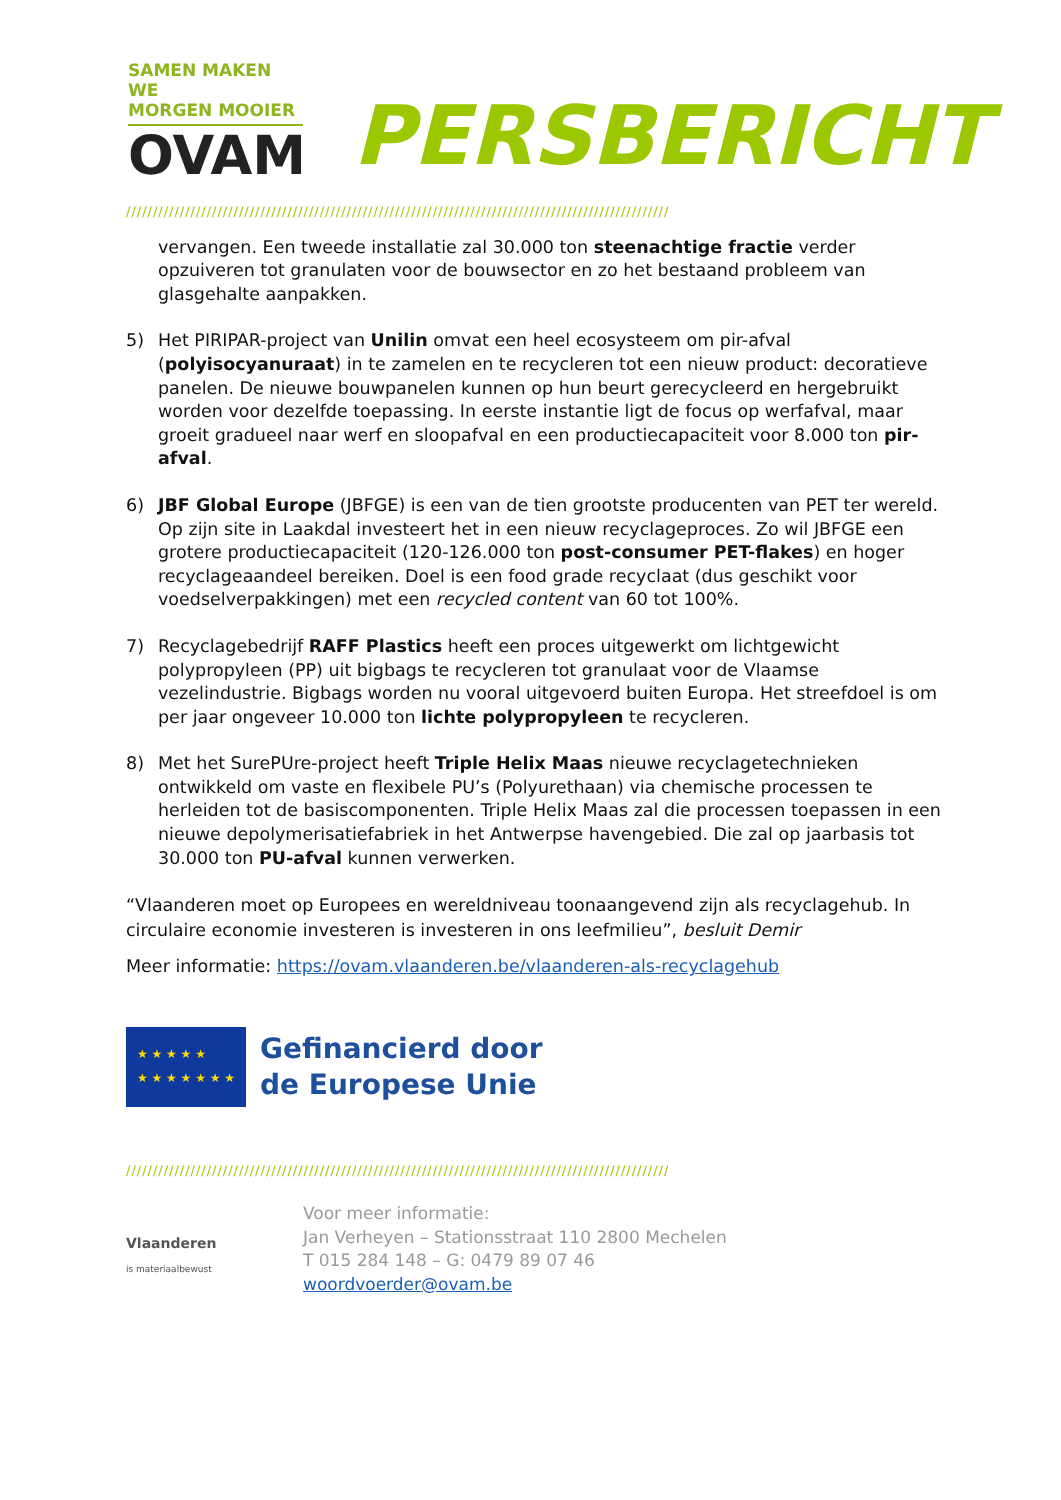SAMEN MAKEN WE
MORGEN MOOIER
OVAM
PERSBERICHT
/////////////////////////////////////////////////////////////////////////////////////////////////////
vervangen. Een tweede installatie zal 30.000 ton steenachtige fractie verder opzuiveren tot granulaten voor de bouwsector en zo het bestaand probleem van glasgehalte aanpakken.
5) Het PIRIPAR-project van Unilin omvat een heel ecosysteem om pir-afval (polyisocyanuraat) in te zamelen en te recycleren tot een nieuw product: decoratieve panelen. De nieuwe bouwpanelen kunnen op hun beurt gerecycleerd en hergebruikt worden voor dezelfde toepassing. In eerste instantie ligt de focus op werfafval, maar groeit gradueel naar werf en sloopafval en een productiecapaciteit voor 8.000 ton pir-afval.
6) JBF Global Europe (JBFGE) is een van de tien grootste producenten van PET ter wereld. Op zijn site in Laakdal investeert het in een nieuw recyclageproces. Zo wil JBFGE een grotere productiecapaciteit (120-126.000 ton post-consumer PET-flakes) en hoger recyclageaandeel bereiken. Doel is een food grade recyclaat (dus geschikt voor voedselverpakkingen) met een recycled content van 60 tot 100%.
7) Recyclagebedrijf RAFF Plastics heeft een proces uitgewerkt om lichtgewicht polypropyleen (PP) uit bigbags te recycleren tot granulaat voor de Vlaamse vezelindustrie. Bigbags worden nu vooral uitgevoerd buiten Europa. Het streefdoel is om per jaar ongeveer 10.000 ton lichte polypropyleen te recycleren.
8) Met het SurePUre-project heeft Triple Helix Maas nieuwe recyclagetechnieken ontwikkeld om vaste en flexibele PU’s (Polyurethaan) via chemische processen te herleiden tot de basiscomponenten. Triple Helix Maas zal die processen toepassen in een nieuwe depolymerisatiefabriek in het Antwerpse havengebied. Die zal op jaarbasis tot 30.000 ton PU-afval kunnen verwerken.
“Vlaanderen moet op Europees en wereldniveau toonaangevend zijn als recyclagehub. In circulaire economie investeren is investeren in ons leefmilieu”, besluit Demir
Meer informatie: https://ovam.vlaanderen.be/vlaanderen-als-recyclagehub
★ ★ ★ ★ ★
★ ★ ★ ★ ★ ★ ★
Gefinancierd door
de Europese Unie
/////////////////////////////////////////////////////////////////////////////////////////////////////
Vlaanderen
is materiaalbewust
Voor meer informatie:
Jan Verheyen – Stationsstraat 110 2800 Mechelen
T 015 284 148 – G: 0479 89 07 46
woordvoerder@ovam.be